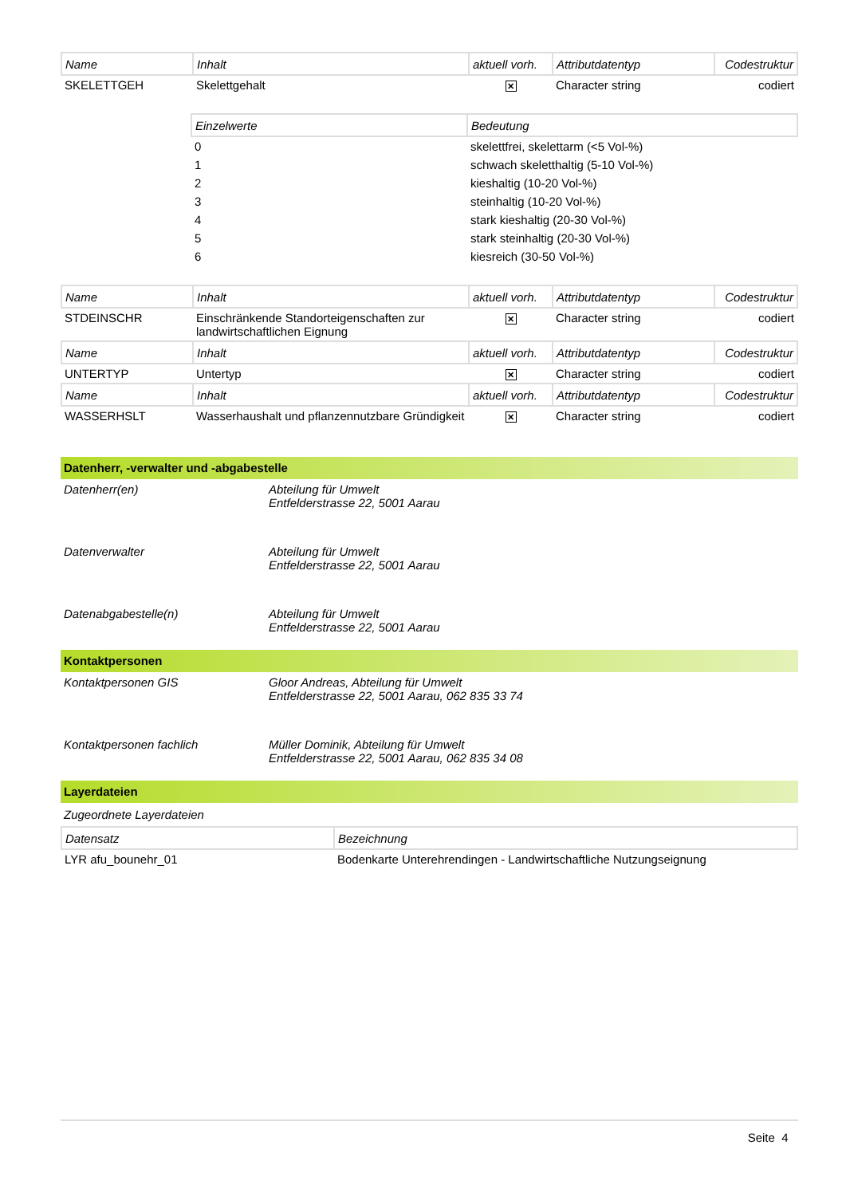| Name | Inhalt | aktuell vorh. | Attributdatentyp | Codestruktur |
| --- | --- | --- | --- | --- |
| SKELETTGEH | Skelettgehalt | ✕ | Character string | codiert |
| Einzelwerte | Bedeutung |
| --- | --- |
| 0 | skelettfrei, skelettarm (<5 Vol-%) |
| 1 | schwach skeletthaltig (5-10 Vol-%) |
| 2 | kieshaltig (10-20 Vol-%) |
| 3 | steinhaltig (10-20 Vol-%) |
| 4 | stark kieshaltig (20-30 Vol-%) |
| 5 | stark steinhaltig (20-30 Vol-%) |
| 6 | kiesreich (30-50 Vol-%) |
| Name | Inhalt | aktuell vorh. | Attributdatentyp | Codestruktur |
| --- | --- | --- | --- | --- |
| STDEINSCHR | Einschränkende Standorteigenschaften zur landwirtschaftlichen Eignung | ✕ | Character string | codiert |
| Name | Inhalt | aktuell vorh. | Attributdatentyp | Codestruktur |
| UNTERTYP | Untertyp | ✕ | Character string | codiert |
| Name | Inhalt | aktuell vorh. | Attributdatentyp | Codestruktur |
| WASSERHSLT | Wasserhaushalt und pflanzennutzbare Gründigkeit | ✕ | Character string | codiert |
Datenherr, -verwalter und -abgabestelle
Datenherr(en) Abteilung für Umwelt
Entfelderstrasse 22, 5001 Aarau
Datenverwalter Abteilung für Umwelt
Entfelderstrasse 22, 5001 Aarau
Datenabgabestelle(n) Abteilung für Umwelt
Entfelderstrasse 22, 5001 Aarau
Kontaktpersonen
Kontaktpersonen GIS Gloor Andreas, Abteilung für Umwelt
Entfelderstrasse 22, 5001 Aarau, 062 835 33 74
Kontaktpersonen fachlich Müller Dominik, Abteilung für Umwelt
Entfelderstrasse 22, 5001 Aarau, 062 835 34 08
Layerdateien
Zugeordnete Layerdateien
| Datensatz | Bezeichnung |
| --- | --- |
| LYR afu_bounehr_01 | Bodenkarte Unterehrendingen - Landwirtschaftliche Nutzungseignung |
Seite 4